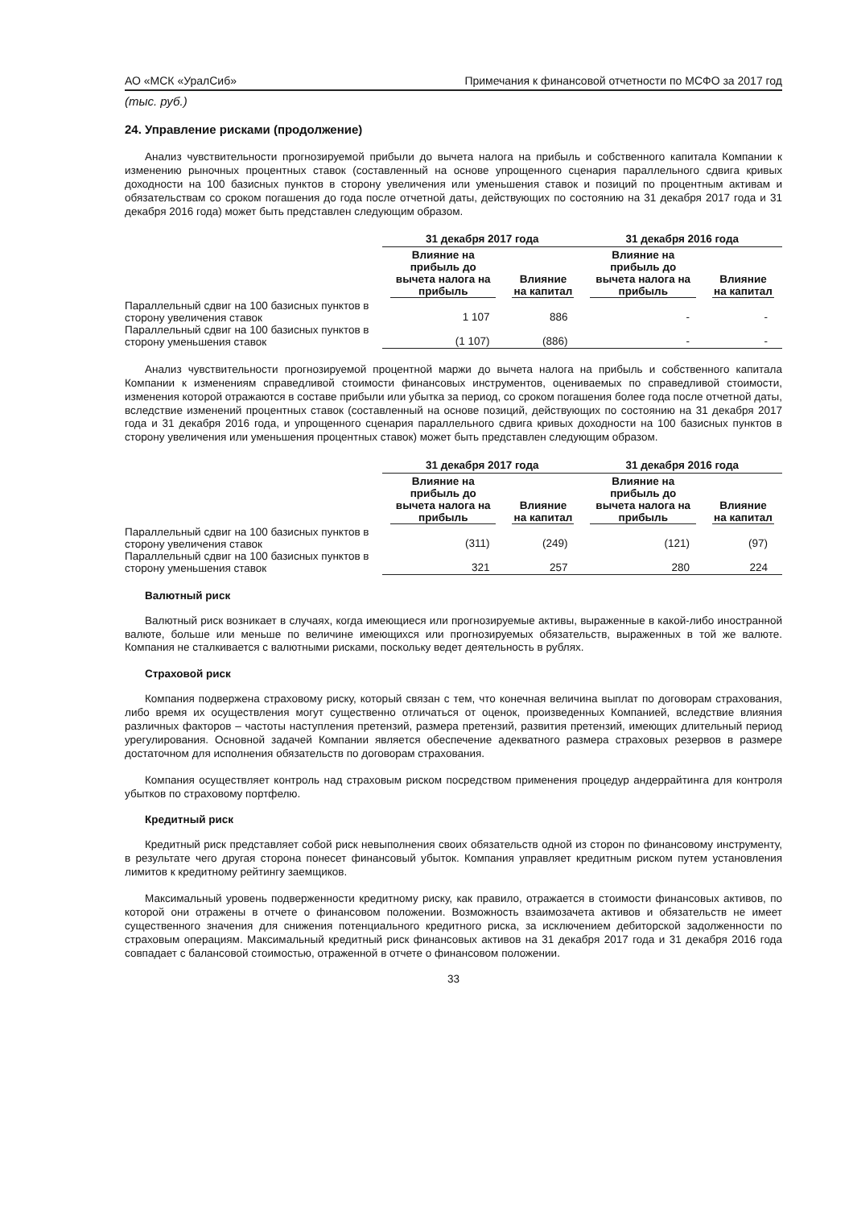АО «МСК «УралСиб» Примечания к финансовой отчетности по МСФО за 2017 год
(тыс. руб.)
24. Управление рисками (продолжение)
Анализ чувствительности прогнозируемой прибыли до вычета налога на прибыль и собственного капитала Компании к изменению рыночных процентных ставок (составленный на основе упрощенного сценария параллельного сдвига кривых доходности на 100 базисных пунктов в сторону увеличения или уменьшения ставок и позиций по процентным активам и обязательствам со сроком погашения до года после отчетной даты, действующих по состоянию на 31 декабря 2017 года и 31 декабря 2016 года) может быть представлен следующим образом.
| | 31 декабря 2017 года | | 31 декабря 2016 года | |
| --- | --- | --- | --- | --- |
| | Влияние на прибыль до вычета налога на прибыль | Влияние на капитал | Влияние на прибыль до вычета налога на прибыль | Влияние на капитал |
| Параллельный сдвиг на 100 базисных пунктов в сторону увеличения ставок | 1 107 | 886 | - | - |
| Параллельный сдвиг на 100 базисных пунктов в сторону уменьшения ставок | (1 107) | (886) | - | - |
Анализ чувствительности прогнозируемой процентной маржи до вычета налога на прибыль и собственного капитала Компании к изменениям справедливой стоимости финансовых инструментов, оцениваемых по справедливой стоимости, изменения которой отражаются в составе прибыли или убытка за период, со сроком погашения более года после отчетной даты, вследствие изменений процентных ставок (составленный на основе позиций, действующих по состоянию на 31 декабря 2017 года и 31 декабря 2016 года, и упрощенного сценария параллельного сдвига кривых доходности на 100 базисных пунктов в сторону увеличения или уменьшения процентных ставок) может быть представлен следующим образом.
| | 31 декабря 2017 года | | 31 декабря 2016 года | |
| --- | --- | --- | --- | --- |
| | Влияние на прибыль до вычета налога на прибыль | Влияние на капитал | Влияние на прибыль до вычета налога на прибыль | Влияние на капитал |
| Параллельный сдвиг на 100 базисных пунктов в сторону увеличения ставок | (311) | (249) | (121) | (97) |
| Параллельный сдвиг на 100 базисных пунктов в сторону уменьшения ставок | 321 | 257 | 280 | 224 |
Валютный риск
Валютный риск возникает в случаях, когда имеющиеся или прогнозируемые активы, выраженные в какой-либо иностранной валюте, больше или меньше по величине имеющихся или прогнозируемых обязательств, выраженных в той же валюте. Компания не сталкивается с валютными рисками, поскольку ведет деятельность в рублях.
Страховой риск
Компания подвержена страховому риску, который связан с тем, что конечная величина выплат по договорам страхования, либо время их осуществления могут существенно отличаться от оценок, произведенных Компанией, вследствие влияния различных факторов – частоты наступления претензий, размера претензий, развития претензий, имеющих длительный период урегулирования. Основной задачей Компании является обеспечение адекватного размера страховых резервов в размере достаточном для исполнения обязательств по договорам страхования.
Компания осуществляет контроль над страховым риском посредством применения процедур андеррайтинга для контроля убытков по страховому портфелю.
Кредитный риск
Кредитный риск представляет собой риск невыполнения своих обязательств одной из сторон по финансовому инструменту, в результате чего другая сторона понесет финансовый убыток. Компания управляет кредитным риском путем установления лимитов к кредитному рейтингу заемщиков.
Максимальный уровень подверженности кредитному риску, как правило, отражается в стоимости финансовых активов, по которой они отражены в отчете о финансовом положении. Возможность взаимозачета активов и обязательств не имеет существенного значения для снижения потенциального кредитного риска, за исключением дебиторской задолженности по страховым операциям. Максимальный кредитный риск финансовых активов на 31 декабря 2017 года и 31 декабря 2016 года совпадает с балансовой стоимостью, отраженной в отчете о финансовом положении.
33